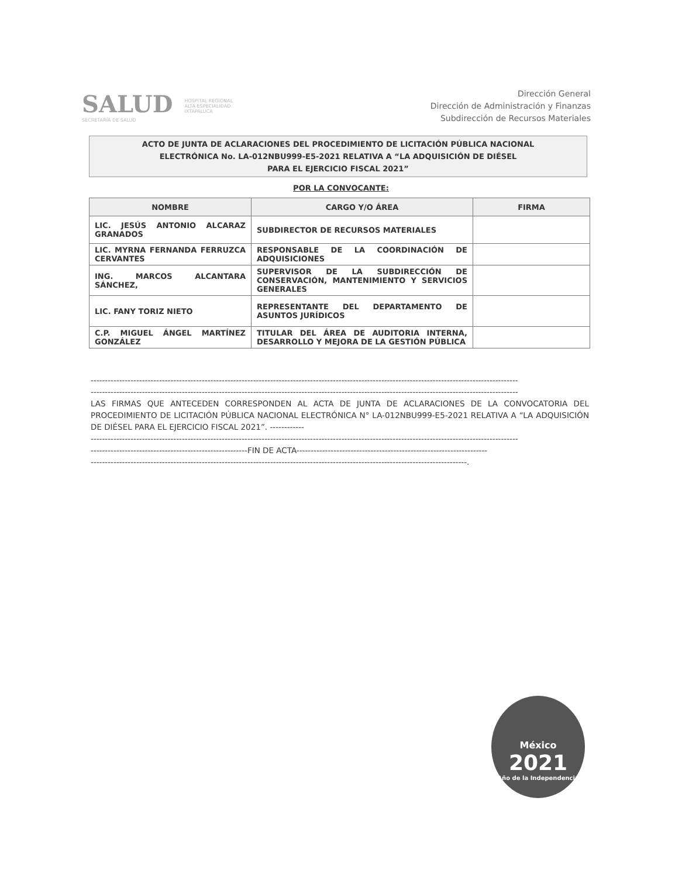SALUD
SECRETARÍA DE SALUD
HOSPITAL REGIONAL
ALTA ESPECIALIDAD
IXTAPALUCA
Dirección General
Dirección de Administración y Finanzas
Subdirección de Recursos Materiales
ACTO DE JUNTA DE ACLARACIONES DEL PROCEDIMIENTO DE LICITACIÓN PÚBLICA NACIONAL
ELECTRÓNICA No. LA-012NBU999-E5-2021 RELATIVA A “LA ADQUISICIÓN DE DIÉSEL
PARA EL EJERCICIO FISCAL 2021”
POR LA CONVOCANTE:
| NOMBRE | CARGO Y/O ÁREA | FIRMA |
| --- | --- | --- |
| LIC. JESÚS ANTONIO ALCARAZ GRANADOS | SUBDIRECTOR DE RECURSOS MATERIALES | |
| LIC. MYRNA FERNANDA FERRUZCA CERVANTES | RESPONSABLE DE LA COORDINACIÓN DE ADQUISICIONES | |
| ING. MARCOS ALCANTARA SÁNCHEZ, | SUPERVISOR DE LA SUBDIRECCIÓN DE CONSERVACIÓN, MANTENIMIENTO Y SERVICIOS GENERALES | |
| LIC. FANY TORIZ NIETO | REPRESENTANTE DEL DEPARTAMENTO DE ASUNTOS JURÍDICOS | |
| C.P. MIGUEL ÁNGEL MARTÍNEZ GONZÁLEZ | TITULAR DEL ÁREA DE AUDITORIA INTERNA, DESARROLLO Y MEJORA DE LA GESTIÓN PÚBLICA | |
------------------------------------------------------------------------------------------------------------------------------------------------------
------------------------------------------------------------------------------------------------------------------------------------------------------
LAS FIRMAS QUE ANTECEDEN CORRESPONDEN AL ACTA DE JUNTA DE ACLARACIONES DE LA CONVOCATORIA DEL PROCEDIMIENTO DE LICITACIÓN PÚBLICA NACIONAL ELECTRÓNICA N° LA-012NBU999-E5-2021 RELATIVA A “LA ADQUISICIÓN DE DIÉSEL PARA EL EJERCICIO FISCAL 2021”. ------------
------------------------------------------------------------------------------------------------------------------------------------------------------
-------------------------------------------------------FIN DE ACTA-------------------------------------------------------------------
------------------------------------------------------------------------------------------------------------------------------------.
México
2021
Año de la Independencia